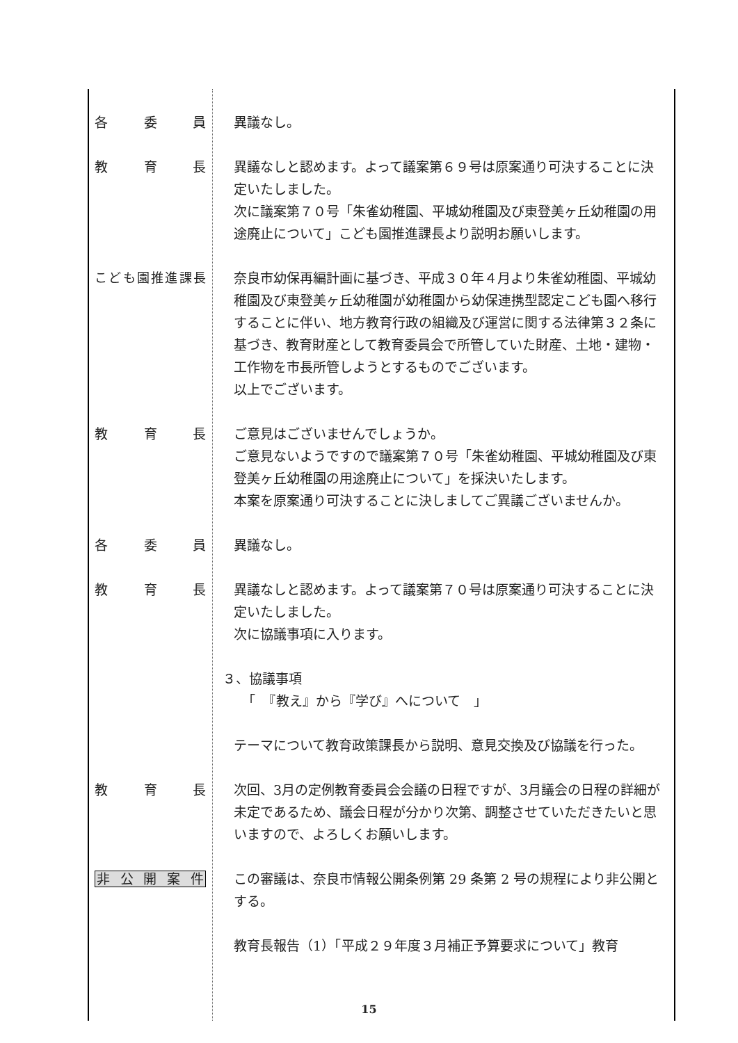各委員 異議なし。
教育長 異議なしと認めます。よって議案第６９号は原案通り可決することに決定いたしました。
次に議案第７０号「朱雀幼稚園、平城幼稚園及び東登美ヶ丘幼稚園の用途廃止について」こども園推進課長より説明お願いします。
こども園推進課長 奈良市幼保再編計画に基づき、平成３０年４月より朱雀幼稚園、平城幼稚園及び東登美ヶ丘幼稚園が幼稚園から幼保連携型認定こども園へ移行することに伴い、地方教育行政の組織及び運営に関する法律第３２条に基づき、教育財産として教育委員会で所管していた財産、土地・建物・工作物を市長所管しようとするものでございます。
以上でございます。
教育長 ご意見はございませんでしょうか。
ご意見ないようですので議案第７０号「朱雀幼稚園、平城幼稚園及び東登美ヶ丘幼稚園の用途廃止について」を採決いたします。
本案を原案通り可決することに決しましてご異議ございませんか。
各委員 異議なし。
教育長 異議なしと認めます。よって議案第７０号は原案通り可決することに決定いたしました。
次に協議事項に入ります。
３、協議事項
　　「　『教え』から『学び』へについて　」
テーマについて教育政策課長から説明、意見交換及び協議を行った。
教育長 次回、3月の定例教育委員会会議の日程ですが、3月議会の日程の詳細が未定であるため、議会日程が分かり次第、調整させていただきたいと思いますので、よろしくお願いします。
非 公 開 案 件 この審議は、奈良市情報公開条例第 29 条第 2 号の規程により非公開とする。
教育長報告（1）「平成２９年度３月補正予算要求について」教育
15